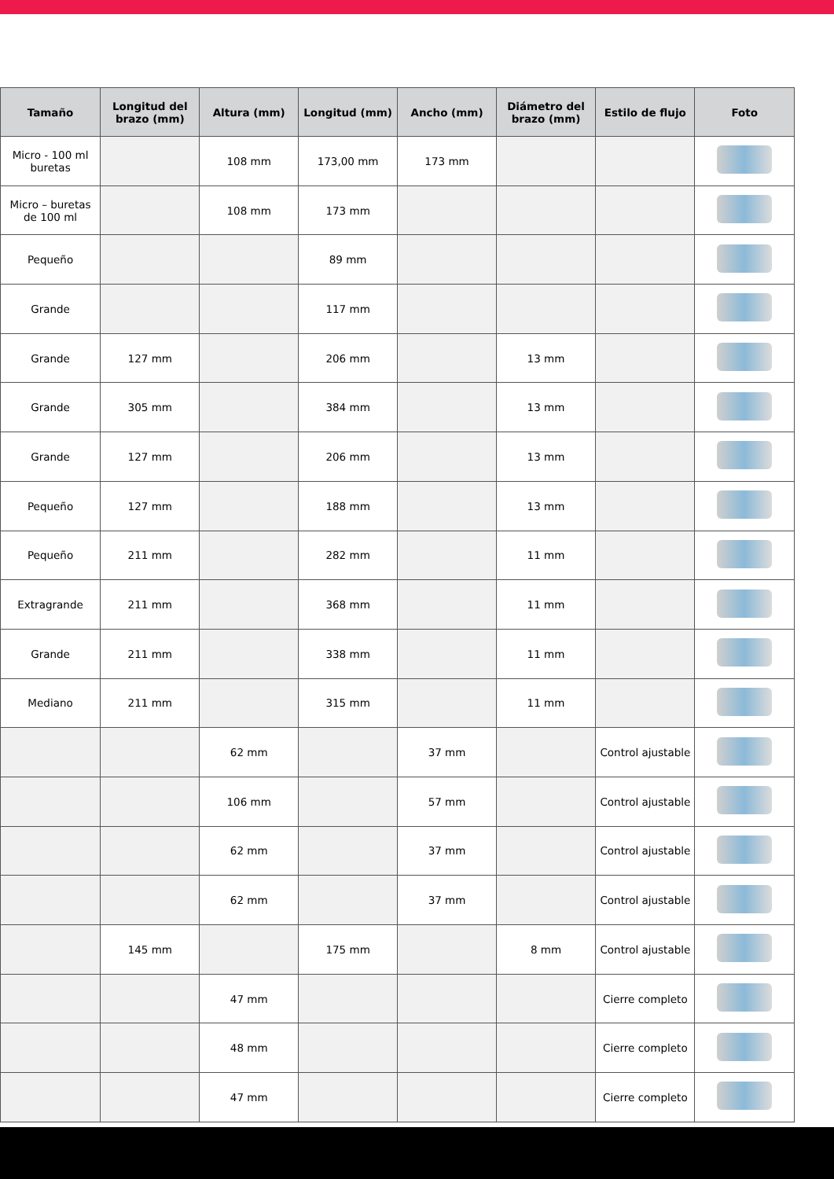| Tamaño | Longitud del brazo (mm) | Altura (mm) | Longitud (mm) | Ancho (mm) | Diámetro del brazo (mm) | Estilo de flujo | Foto |
| --- | --- | --- | --- | --- | --- | --- | --- |
| Micro - 100 ml buretas | | 108 mm | 173,00 mm | 173 mm | | | |
| Micro – buretas de 100 ml | | 108 mm | 173 mm | | | | |
| Pequeño | | | 89 mm | | | | |
| Grande | | | 117 mm | | | | |
| Grande | 127 mm | | 206 mm | | 13 mm | | |
| Grande | 305 mm | | 384 mm | | 13 mm | | |
| Grande | 127 mm | | 206 mm | | 13 mm | | |
| Pequeño | 127 mm | | 188 mm | | 13 mm | | |
| Pequeño | 211 mm | | 282 mm | | 11 mm | | |
| Extragrande | 211 mm | | 368 mm | | 11 mm | | |
| Grande | 211 mm | | 338 mm | | 11 mm | | |
| Mediano | 211 mm | | 315 mm | | 11 mm | | |
| | | 62 mm | | 37 mm | | Control ajustable | |
| | | 106 mm | | 57 mm | | Control ajustable | |
| | | 62 mm | | 37 mm | | Control ajustable | |
| | | 62 mm | | 37 mm | | Control ajustable | |
| | 145 mm | | 175 mm | | 8 mm | Control ajustable | |
| | | 47 mm | | | | Cierre completo | |
| | | 48 mm | | | | Cierre completo | |
| | | 47 mm | | | | Cierre completo | |